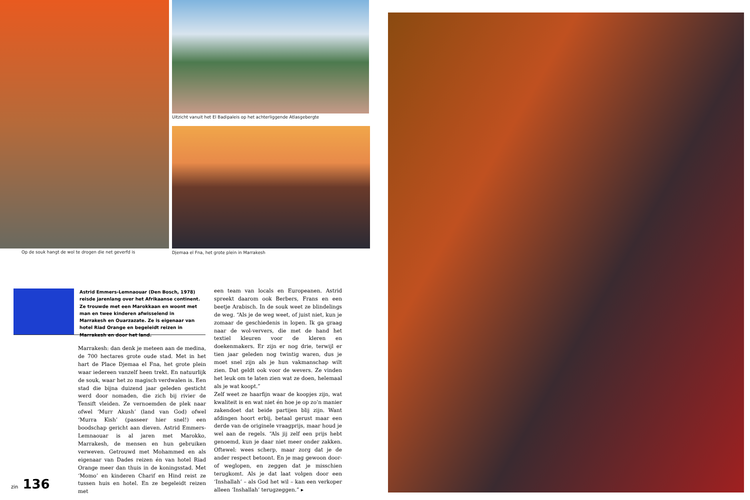Uitzicht vanuit het El Badipaleis op het achterliggende Atlasgebergte
Op de souk hangt de wol te drogen die net geverfd is
Djemaa el Fna, het grote plein in Marrakesh
Astrid Emmers-Lemnaouar (Den Bosch, 1978) reisde jarenlang over het Afrikaanse continent. Ze trouwde met een Marokkaan en woont met man en twee kinderen afwisselend in Marrakesh en Ouarzazate. Ze is eigenaar van hotel Riad Orange en begeleidt reizen in Marrakesh en door het land.
Marrakesh: dan denk je meteen aan de medina, de 700 hectares grote oude stad. Met in het hart de Place Djemaa el Fna, het grote plein waar iedereen vanzelf heen trekt. En natuurlijk de souk, waar het zo magisch verdwalen is. Een stad die bijna duizend jaar geleden gesticht werd door nomaden, die zich bij rivier de Tensift vleiden. Ze vernoemden de plek naar ofwel ‘Murr Akush’ (land van God) ofwel ‘Murra Kish’ (passeer hier snel!) een boodschap gericht aan dieven. Astrid Emmers-Lemnaouar is al jaren met Marokko, Marrakesh, de mensen en hun gebruiken verweven. Getrouwd met Mohammed en als eigenaar van Dades reizen én van hotel Riad Orange meer dan thuis in de koningsstad. Met ‘Momo’ en kinderen Charif en Hind reist ze tussen huis en hotel. En ze begeleidt reizen met
een team van locals en Europeanen. Astrid spreekt daarom ook Berbers, Frans en een beetje Arabisch. In de souk weet ze blindelings de weg. “Als je de weg weet, of juist niet, kun je zomaar de geschiedenis in lopen. Ik ga graag naar de wol-ververs, die met de hand het textiel kleuren voor de kleren en doekenmakers. Er zijn er nog drie, terwijl er tien jaar geleden nog twintig waren, dus je moet snel zijn als je hun vakmanschap wilt zien. Dat geldt ook voor de wevers. Ze vinden het leuk om te laten zien wat ze doen, helemaal als je wat koopt.”
Zelf weet ze haarfijn waar de koopjes zijn, wat kwaliteit is en wat niet én hoe je op zo’n manier zakendoet dat beide partijen blij zijn. Want afdingen hoort erbij, betaal gerust maar een derde van de originele vraagprijs, maar houd je wel aan de regels. “Als jij zelf een prijs hebt genoemd, kun je daar niet meer onder zakken. Oftewel: wees scherp, maar zorg dat je de ander respect betoont. En je mag gewoon door- of weglopen, en zeggen dat je misschien terugkomt. Als je dat laat volgen door een ‘Inshallah’ – als God het wil – kan een verkoper alleen ‘Inshallah’ terugzeggen.” ▸
zin 136